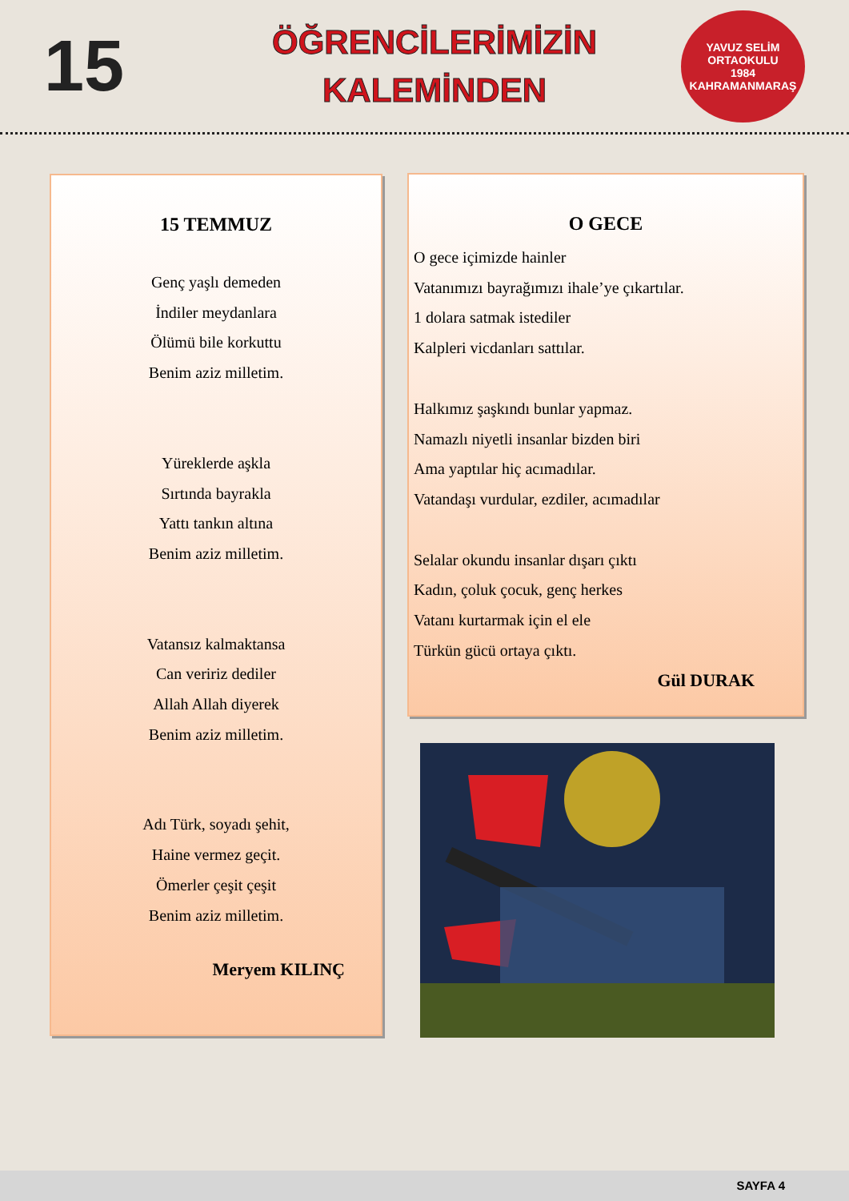15
ÖĞRENCİLERİMİZİN
KALEMİNDEN
YAVUZ SELİM
ORTAOKULU
1984
KAHRAMANMARAŞ
15 TEMMUZ
Genç yaşlı demeden
İndiler meydanlara
Ölümü bile korkuttu
Benim aziz milletim.
Yüreklerde aşkla
Sırtında bayrakla
Yattı tankın altına
Benim aziz milletim.
Vatansız kalmaktansa
Can veririz dediler
Allah Allah diyerek
Benim aziz milletim.
Adı Türk, soyadı şehit,
Haine vermez geçit.
Ömerler çeşit çeşit
Benim aziz milletim.
Meryem KILINÇ
O GECE
O gece içimizde hainler
Vatanımızı bayrağımızı ihale’ye çıkartılar.
1 dolara satmak istediler
Kalpleri vicdanları sattılar.
Halkımız şaşkındı bunlar yapmaz.
Namazlı niyetli insanlar bizden biri
Ama yaptılar hiç acımadılar.
Vatandaşı vurdular, ezdiler, acımadılar
Selalar okundu insanlar dışarı çıktı
Kadın, çoluk çocuk, genç herkes
Vatanı kurtarmak için el ele
Türkün gücü ortaya çıktı.
Gül DURAK
SAYFA 4